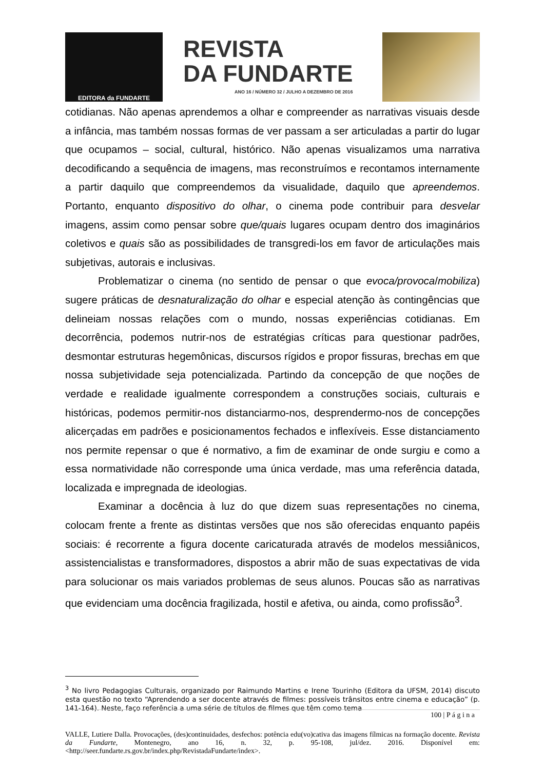EDITORA da FUNDARTE
REVISTA
DA FUNDARTE
ANO 16 / NÚMERO 32 / JULHO A DEZEMBRO DE 2016
cotidianas. Não apenas aprendemos a olhar e compreender as narrativas visuais desde a infância, mas também nossas formas de ver passam a ser articuladas a partir do lugar que ocupamos – social, cultural, histórico. Não apenas visualizamos uma narrativa decodificando a sequência de imagens, mas reconstruímos e recontamos internamente a partir daquilo que compreendemos da visualidade, daquilo que apreendemos. Portanto, enquanto dispositivo do olhar, o cinema pode contribuir para desvelar imagens, assim como pensar sobre que/quais lugares ocupam dentro dos imaginários coletivos e quais são as possibilidades de transgredi-los em favor de articulações mais subjetivas, autorais e inclusivas.
Problematizar o cinema (no sentido de pensar o que evoca/provoca/mobiliza) sugere práticas de desnaturalização do olhar e especial atenção às contingências que delineiam nossas relações com o mundo, nossas experiências cotidianas. Em decorrência, podemos nutrir-nos de estratégias críticas para questionar padrões, desmontar estruturas hegemônicas, discursos rígidos e propor fissuras, brechas em que nossa subjetividade seja potencializada. Partindo da concepção de que noções de verdade e realidade igualmente correspondem a construções sociais, culturais e históricas, podemos permitir-nos distanciarmo-nos, desprendermo-nos de concepções alicerçadas em padrões e posicionamentos fechados e inflexíveis. Esse distanciamento nos permite repensar o que é normativo, a fim de examinar de onde surgiu e como a essa normatividade não corresponde uma única verdade, mas uma referência datada, localizada e impregnada de ideologias.
Examinar a docência à luz do que dizem suas representações no cinema, colocam frente a frente as distintas versões que nos são oferecidas enquanto papéis sociais: é recorrente a figura docente caricaturada através de modelos messiânicos, assistencialistas e transformadores, dispostos a abrir mão de suas expectativas de vida para solucionar os mais variados problemas de seus alunos. Poucas são as narrativas que evidenciam uma docência fragilizada, hostil e afetiva, ou ainda, como profissão<sup>3</sup>.
<sup>3</sup> No livro Pedagogias Culturais, organizado por Raimundo Martins e Irene Tourinho (Editora da UFSM, 2014) discuto esta questão no texto “Aprendendo a ser docente através de filmes: possíveis trânsitos entre cinema e educação” (p. 141-164). Neste, faço referência a uma série de títulos de filmes que têm como tema
100 | P á g i n a
VALLE, Lutiere Dalla. Provocações, (des)continuidades, desfechos: potência edu(vo)cativa das imagens fílmicas na formação docente. Revista da Fundarte, Montenegro, ano 16, n. 32, p. 95-108, jul/dez. 2016. Disponível em: <http://seer.fundarte.rs.gov.br/index.php/RevistadaFundarte/index>.